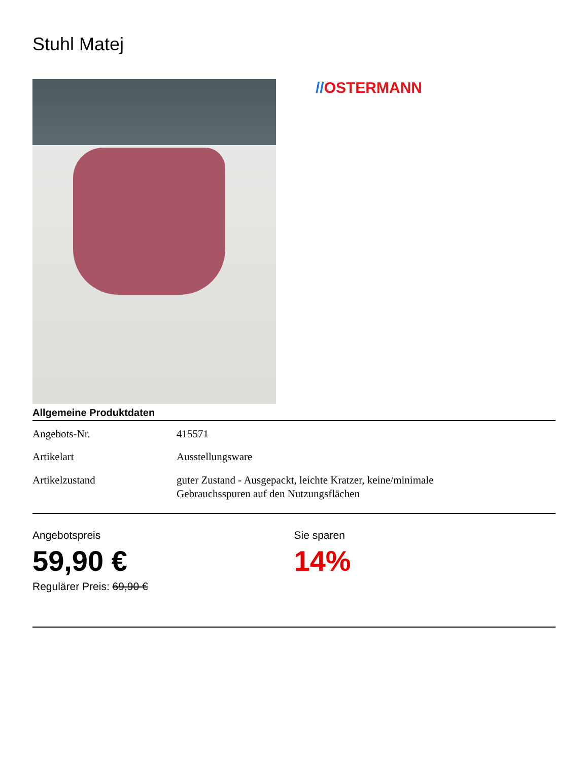Stuhl Matej
//OSTERMANN
Allgemeine Produktdaten
| Angebots-Nr. | 415571 |
| Artikelart | Ausstellungsware |
| Artikelzustand | guter Zustand - Ausgepackt, leichte Kratzer, keine/minimale Gebrauchsspuren auf den Nutzungsflächen |
Angebotspreis
59,90 €
Regulärer Preis: 69,90 €
Sie sparen
14%